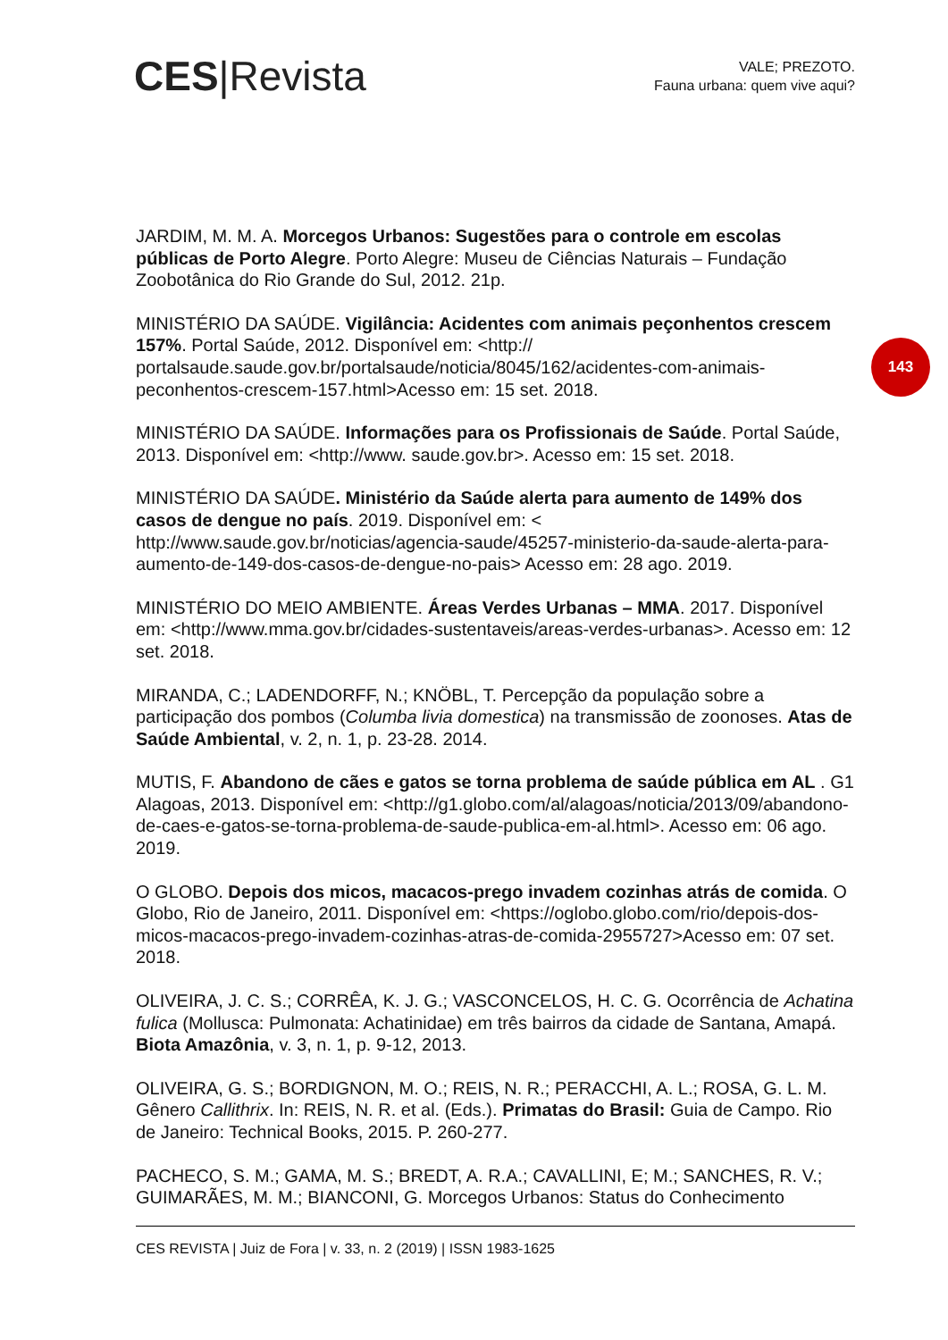CES|Revista
VALE; PREZOTO.
Fauna urbana: quem vive aqui?
143
JARDIM, M. M. A. Morcegos Urbanos: Sugestões para o controle em escolas públicas de Porto Alegre. Porto Alegre: Museu de Ciências Naturais – Fundação Zoobotânica do Rio Grande do Sul, 2012. 21p.
MINISTÉRIO DA SAÚDE. Vigilância: Acidentes com animais peçonhentos crescem 157%. Portal Saúde, 2012. Disponível em: <http:// portalsaude.saude.gov.br/portalsaude/noticia/8045/162/acidentes-com-animais-peconhentos-crescem-157.html>Acesso em: 15 set. 2018.
MINISTÉRIO DA SAÚDE. Informações para os Profissionais de Saúde. Portal Saúde, 2013. Disponível em: <http://www. saude.gov.br>. Acesso em: 15 set. 2018.
MINISTÉRIO DA SAÚDE. Ministério da Saúde alerta para aumento de 149% dos casos de dengue no país. 2019. Disponível em: < http://www.saude.gov.br/noticias/agencia-saude/45257-ministerio-da-saude-alerta-para-aumento-de-149-dos-casos-de-dengue-no-pais> Acesso em: 28 ago. 2019.
MINISTÉRIO DO MEIO AMBIENTE. Áreas Verdes Urbanas – MMA. 2017. Disponível em: <http://www.mma.gov.br/cidades-sustentaveis/areas-verdes-urbanas>. Acesso em: 12 set. 2018.
MIRANDA, C.; LADENDORFF, N.; KNÖBL, T. Percepção da população sobre a participação dos pombos (Columba livia domestica) na transmissão de zoonoses. Atas de Saúde Ambiental, v. 2, n. 1, p. 23-28. 2014.
MUTIS, F. Abandono de cães e gatos se torna problema de saúde pública em AL . G1 Alagoas, 2013. Disponível em: <http://g1.globo.com/al/alagoas/noticia/2013/09/abandono-de-caes-e-gatos-se-torna-problema-de-saude-publica-em-al.html>. Acesso em: 06 ago. 2019.
O GLOBO. Depois dos micos, macacos-prego invadem cozinhas atrás de comida. O Globo, Rio de Janeiro, 2011. Disponível em: <https://oglobo.globo.com/rio/depois-dos-micos-macacos-prego-invadem-cozinhas-atras-de-comida-2955727>Acesso em: 07 set. 2018.
OLIVEIRA, J. C. S.; CORRÊA, K. J. G.; VASCONCELOS, H. C. G. Ocorrência de Achatina fulica (Mollusca: Pulmonata: Achatinidae) em três bairros da cidade de Santana, Amapá. Biota Amazônia, v. 3, n. 1, p. 9-12, 2013.
OLIVEIRA, G. S.; BORDIGNON, M. O.; REIS, N. R.; PERACCHI, A. L.; ROSA, G. L. M. Gênero Callithrix. In: REIS, N. R. et al. (Eds.). Primatas do Brasil: Guia de Campo. Rio de Janeiro: Technical Books, 2015. P. 260-277.
PACHECO, S. M.; GAMA, M. S.; BREDT, A. R.A.; CAVALLINI, E; M.; SANCHES, R. V.; GUIMARÃES, M. M.; BIANCONI, G. Morcegos Urbanos: Status do Conhecimento
CES REVISTA | Juiz de Fora | v. 33, n. 2 (2019) | ISSN 1983-1625